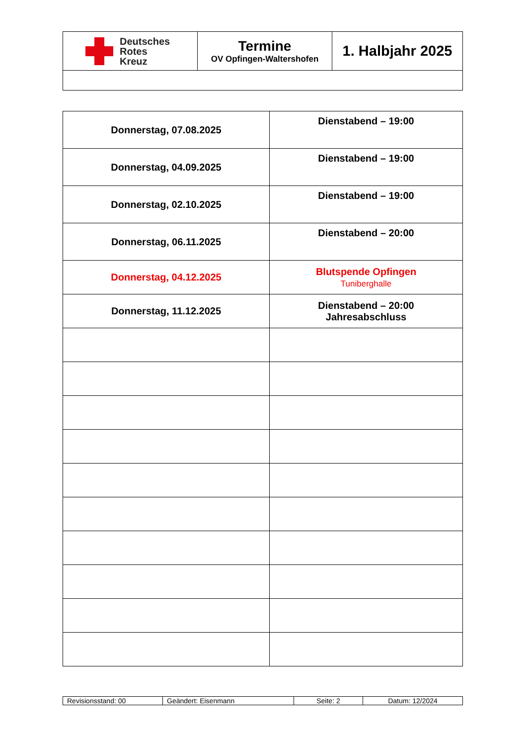| Deutsches Rotes Kreuz | Termine OV Opfingen-Waltershofen | 1. Halbjahr 2025 |
| Donnerstag, 07.08.2025 | Dienstabend – 19:00 |
| Donnerstag, 04.09.2025 | Dienstabend – 19:00 |
| Donnerstag, 02.10.2025 | Dienstabend – 19:00 |
| Donnerstag, 06.11.2025 | Dienstabend – 20:00 |
| Donnerstag, 04.12.2025 | Blutspende Opfingen Tuniberghalle |
| Donnerstag, 11.12.2025 | Dienstabend – 20:00 Jahresabschluss |
| Revisionsstand: 00 | Geändert: Eisenmann | Seite: 2 | Datum: 12/2024 |